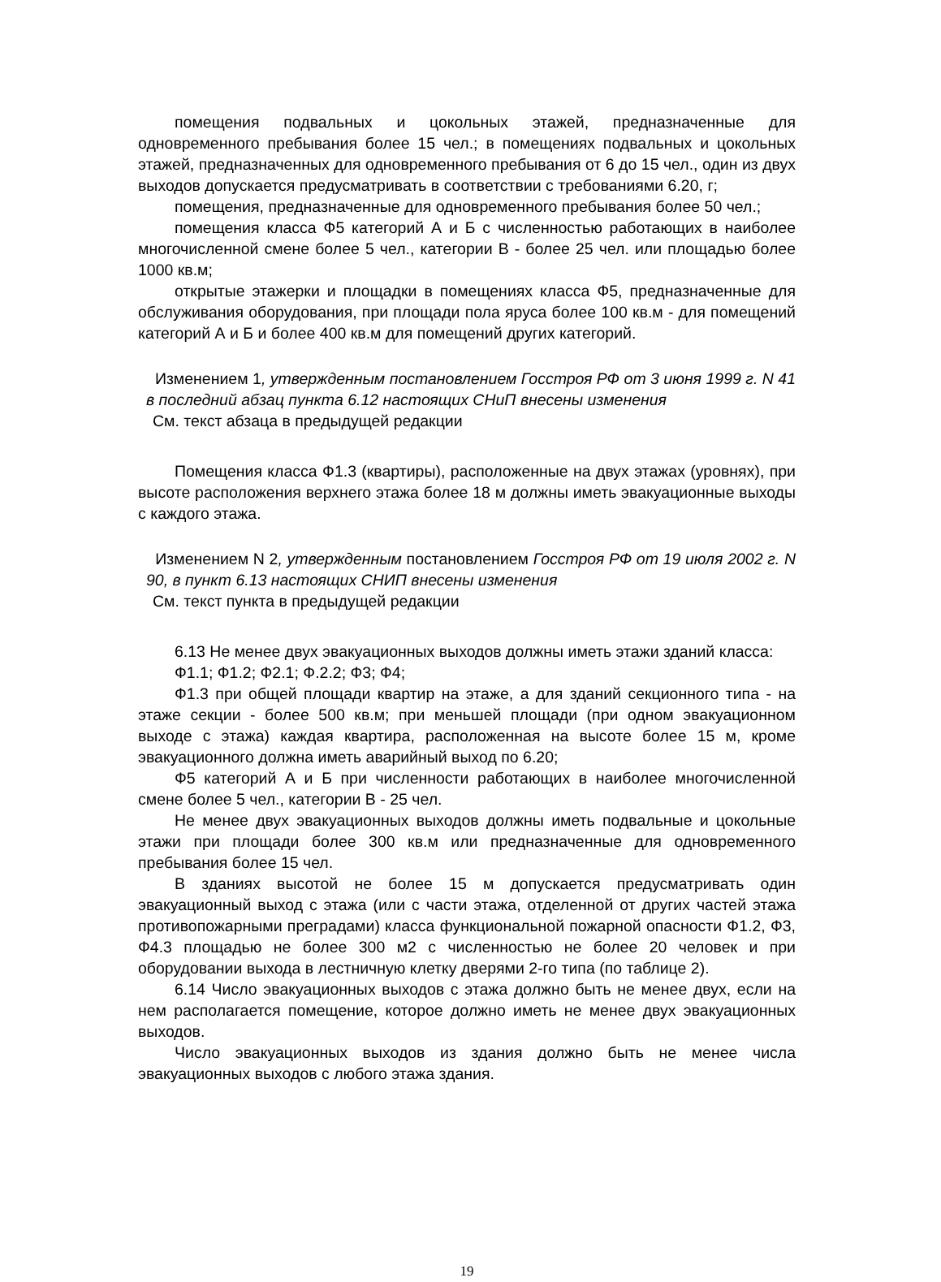помещения подвальных и цокольных этажей, предназначенные для одновременного пребывания более 15 чел.; в помещениях подвальных и цокольных этажей, предназначенных для одновременного пребывания от 6 до 15 чел., один из двух выходов допускается предусматривать в соответствии с требованиями 6.20, г;
помещения, предназначенные для одновременного пребывания более 50 чел.;
помещения класса Ф5 категорий А и Б с численностью работающих в наиболее многочисленной смене более 5 чел., категории В - более 25 чел. или площадью более 1000 кв.м;
открытые этажерки и площадки в помещениях класса Ф5, предназначенные для обслуживания оборудования, при площади пола яруса более 100 кв.м - для помещений категорий А и Б и более 400 кв.м для помещений других категорий.
Изменением 1, утвержденным постановлением Госстроя РФ от 3 июня 1999 г. N 41 в последний абзац пункта 6.12 настоящих СНиП внесены изменения
См. текст абзаца в предыдущей редакции
Помещения класса Ф1.3 (квартиры), расположенные на двух этажах (уровнях), при высоте расположения верхнего этажа более 18 м должны иметь эвакуационные выходы с каждого этажа.
Изменением N 2, утвержденным постановлением Госстроя РФ от 19 июля 2002 г. N 90, в пункт 6.13 настоящих СНИП внесены изменения
См. текст пункта в предыдущей редакции
6.13 Не менее двух эвакуационных выходов должны иметь этажи зданий класса:
Ф1.1; Ф1.2; Ф2.1; Ф.2.2; Ф3; Ф4;
Ф1.3 при общей площади квартир на этаже, а для зданий секционного типа - на этаже секции - более 500 кв.м; при меньшей площади (при одном эвакуационном выходе с этажа) каждая квартира, расположенная на высоте более 15 м, кроме эвакуационного должна иметь аварийный выход по 6.20;
Ф5 категорий А и Б при численности работающих в наиболее многочисленной смене более 5 чел., категории В - 25 чел.
Не менее двух эвакуационных выходов должны иметь подвальные и цокольные этажи при площади более 300 кв.м или предназначенные для одновременного пребывания более 15 чел.
В зданиях высотой не более 15 м допускается предусматривать один эвакуационный выход с этажа (или с части этажа, отделенной от других частей этажа противопожарными преградами) класса функциональной пожарной опасности Ф1.2, Ф3, Ф4.3 площадью не более 300 м2 с численностью не более 20 человек и при оборудовании выхода в лестничную клетку дверями 2-го типа (по таблице 2).
6.14 Число эвакуационных выходов с этажа должно быть не менее двух, если на нем располагается помещение, которое должно иметь не менее двух эвакуационных выходов.
Число эвакуационных выходов из здания должно быть не менее числа эвакуационных выходов с любого этажа здания.
19